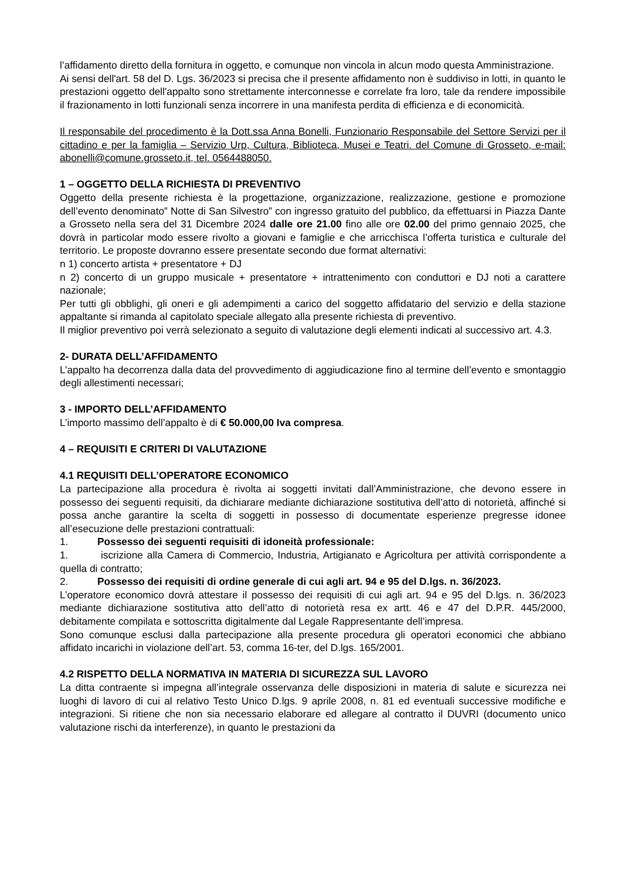l’affidamento diretto della fornitura in oggetto, e comunque non vincola in alcun modo questa Amministrazione.
Ai sensi dell'art. 58 del D. Lgs. 36/2023 si precisa che il presente affidamento non è suddiviso in lotti, in quanto le prestazioni oggetto dell'appalto sono strettamente interconnesse e correlate fra loro, tale da rendere impossibile il frazionamento in lotti funzionali senza incorrere in una manifesta perdita di efficienza e di economicità.
Il responsabile del procedimento è la Dott.ssa Anna Bonelli, Funzionario Responsabile del Settore Servizi per il cittadino e per la famiglia – Servizio Urp, Cultura, Biblioteca, Musei e Teatri. del Comune di Grosseto, e-mail: abonelli@comune.grosseto.it, tel. 0564488050.
1 – OGGETTO DELLA RICHIESTA DI PREVENTIVO
Oggetto della presente richiesta è la progettazione, organizzazione, realizzazione, gestione e promozione dell’evento denominato” Notte di San Silvestro” con ingresso gratuito del pubblico, da effettuarsi in Piazza Dante a Grosseto nella sera del 31 Dicembre 2024 dalle ore 21.00 fino alle ore 02.00 del primo gennaio 2025, che dovrà in particolar modo essere rivolto a giovani e famiglie e che arricchisca l’offerta turistica e culturale del territorio. Le proposte dovranno essere presentate secondo due format alternativi:
n 1) concerto artista + presentatore + DJ
n 2) concerto di un gruppo musicale + presentatore + intrattenimento con conduttori e DJ noti a carattere nazionale;
Per tutti gli obblighi, gli oneri e gli adempimenti a carico del soggetto affidatario del servizio e della stazione appaltante si rimanda al capitolato speciale allegato alla presente richiesta di preventivo.
Il miglior preventivo poi verrà selezionato a seguito di valutazione degli elementi indicati al successivo art. 4.3.
2- DURATA DELL’AFFIDAMENTO
L’appalto ha decorrenza dalla data del provvedimento di aggiudicazione fino al termine dell’evento e smontaggio degli allestimenti necessari;
3 - IMPORTO DELL’AFFIDAMENTO
L’importo massimo dell’appalto è di € 50.000,00 Iva compresa.
4 – REQUISITI E CRITERI DI VALUTAZIONE
4.1 REQUISITI DELL’OPERATORE ECONOMICO
La partecipazione alla procedura è rivolta ai soggetti invitati dall’Amministrazione, che devono essere in possesso dei seguenti requisiti, da dichiarare mediante dichiarazione sostitutiva dell’atto di notorietà, affinché si possa anche garantire la scelta di soggetti in possesso di documentate esperienze pregresse idonee all’esecuzione delle prestazioni contrattuali:
1. Possesso dei seguenti requisiti di idoneità professionale:
1. iscrizione alla Camera di Commercio, Industria, Artigianato e Agricoltura per attività corrispondente a quella di contratto;
2. Possesso dei requisiti di ordine generale di cui agli art. 94 e 95 del D.lgs. n. 36/2023.
L’operatore economico dovrà attestare il possesso dei requisiti di cui agli art. 94 e 95 del D.lgs. n. 36/2023 mediante dichiarazione sostitutiva atto dell’atto di notorietà resa ex artt. 46 e 47 del D.P.R. 445/2000, debitamente compilata e sottoscritta digitalmente dal Legale Rappresentante dell’impresa.
Sono comunque esclusi dalla partecipazione alla presente procedura gli operatori economici che abbiano affidato incarichi in violazione dell’art. 53, comma 16-ter, del D.lgs. 165/2001.
4.2 RISPETTO DELLA NORMATIVA IN MATERIA DI SICUREZZA SUL LAVORO
La ditta contraente si impegna all’integrale osservanza delle disposizioni in materia di salute e sicurezza nei luoghi di lavoro di cui al relativo Testo Unico D.lgs. 9 aprile 2008, n. 81 ed eventuali successive modifiche e integrazioni. Si ritiene che non sia necessario elaborare ed allegare al contratto il DUVRI (documento unico valutazione rischi da interferenze), in quanto le prestazioni da